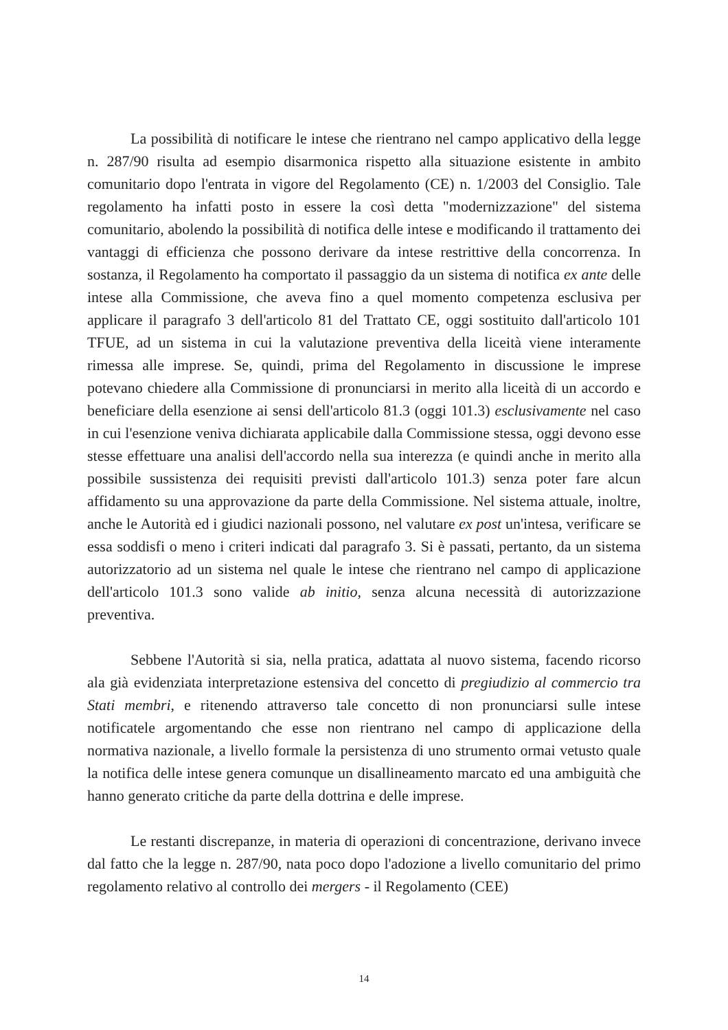La possibilità di notificare le intese che rientrano nel campo applicativo della legge n. 287/90 risulta ad esempio disarmonica rispetto alla situazione esistente in ambito comunitario dopo l'entrata in vigore del Regolamento (CE) n. 1/2003 del Consiglio. Tale regolamento ha infatti posto in essere la così detta "modernizzazione" del sistema comunitario, abolendo la possibilità di notifica delle intese e modificando il trattamento dei vantaggi di efficienza che possono derivare da intese restrittive della concorrenza. In sostanza, il Regolamento ha comportato il passaggio da un sistema di notifica ex ante delle intese alla Commissione, che aveva fino a quel momento competenza esclusiva per applicare il paragrafo 3 dell'articolo 81 del Trattato CE, oggi sostituito dall'articolo 101 TFUE, ad un sistema in cui la valutazione preventiva della liceità viene interamente rimessa alle imprese. Se, quindi, prima del Regolamento in discussione le imprese potevano chiedere alla Commissione di pronunciarsi in merito alla liceità di un accordo e beneficiare della esenzione ai sensi dell'articolo 81.3 (oggi 101.3) esclusivamente nel caso in cui l'esenzione veniva dichiarata applicabile dalla Commissione stessa, oggi devono esse stesse effettuare una analisi dell'accordo nella sua interezza (e quindi anche in merito alla possibile sussistenza dei requisiti previsti dall'articolo 101.3) senza poter fare alcun affidamento su una approvazione da parte della Commissione. Nel sistema attuale, inoltre, anche le Autorità ed i giudici nazionali possono, nel valutare ex post un'intesa, verificare se essa soddisfi o meno i criteri indicati dal paragrafo 3. Si è passati, pertanto, da un sistema autorizzatorio ad un sistema nel quale le intese che rientrano nel campo di applicazione dell'articolo 101.3 sono valide ab initio, senza alcuna necessità di autorizzazione preventiva.
Sebbene l'Autorità si sia, nella pratica, adattata al nuovo sistema, facendo ricorso ala già evidenziata interpretazione estensiva del concetto di pregiudizio al commercio tra Stati membri, e ritenendo attraverso tale concetto di non pronunciarsi sulle intese notificatele argomentando che esse non rientrano nel campo di applicazione della normativa nazionale, a livello formale la persistenza di uno strumento ormai vetusto quale la notifica delle intese genera comunque un disallineamento marcato ed una ambiguità che hanno generato critiche da parte della dottrina e delle imprese.
Le restanti discrepanze, in materia di operazioni di concentrazione, derivano invece dal fatto che la legge n. 287/90, nata poco dopo l'adozione a livello comunitario del primo regolamento relativo al controllo dei mergers - il Regolamento (CEE)
14